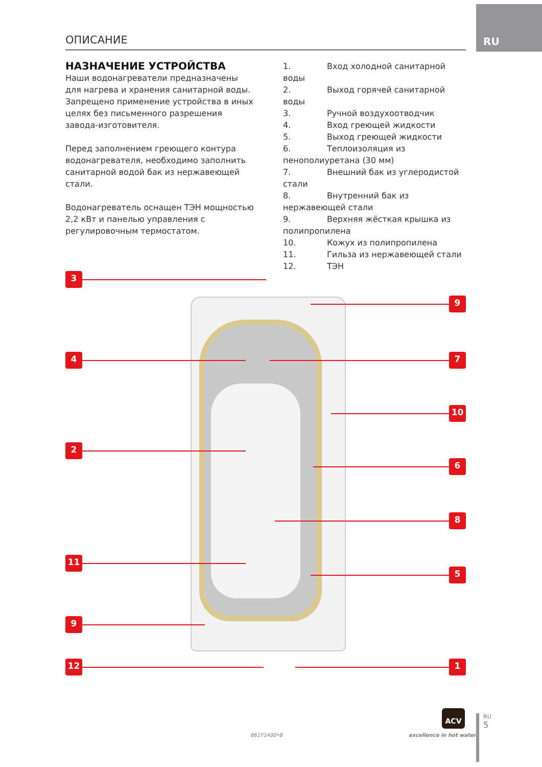RU
ОПИСАНИЕ
НАЗНАЧЕНИЕ УСТРОЙСТВА
Наши водонагреватели предназначены для нагрева и хранения санитарной воды. Запрещено применение устройства в иных целях без письменного разрешения завода-изготовителя.
Перед заполнением греющего контура водонагревателя, необходимо заполнить санитарной водой бак из нержавеющей стали.
Водонагреватель оснащен ТЭН мощностью 2,2 кВт и панелью управления с регулировочным термостатом.
1. Вход холодной санитарной воды
2. Выход горячей санитарной воды
3. Ручной воздухоотводчик
4. Вход греющей жидкости
5. Выход греющей жидкости
6. Теплоизоляция из пенополиуретана (30 мм)
7. Внешний бак из углеродистой стали
8. Внутренний бак из нержавеющей стали
9. Верхняя жёсткая крышка из полипропилена
10. Кожух из полипропилена
11. Гильза из нержавеющей стали
12. ТЭН
3
9
4 7
10
2
6
8
11
5
9
12 1
661Y1400•B
ACV
excellence in hot water
RU
5